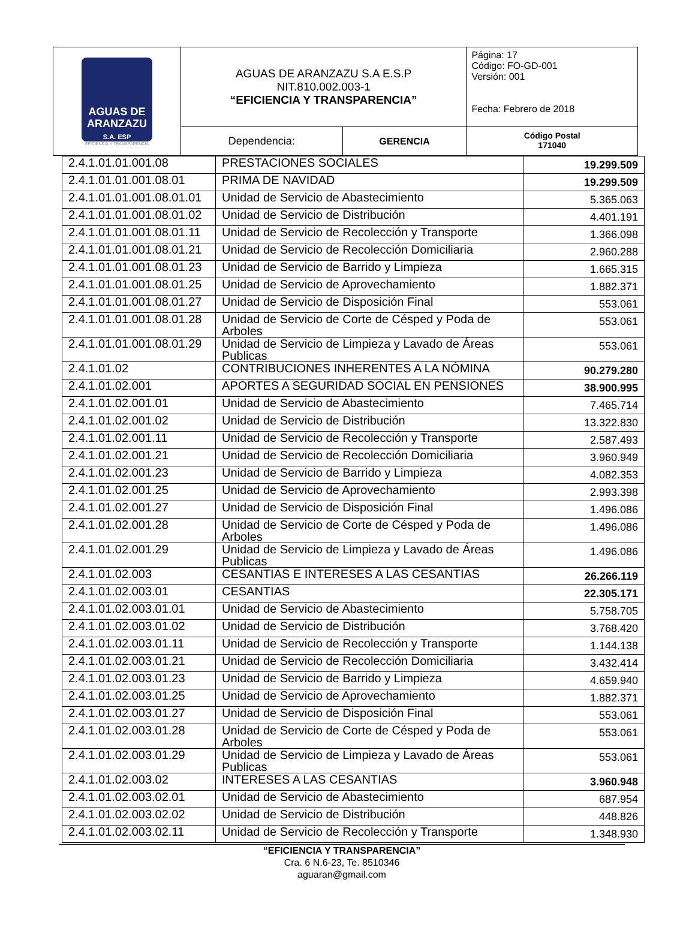| AGUAS DE ARANZAZU S.A. ESP EFICIENCIA Y TRANSPARENCIA | AGUAS DE ARANZAZU S.A E.S.P NIT.810.002.003-1 “EFICIENCIA Y TRANSPARENCIA” | | Página: 17 Código: FO-GD-001 Versión: 001 Fecha: Febrero de 2018 |
| | Dependencia: | GERENCIA | Código Postal 171040 |
| 2.4.1.01.01.001.08 | PRESTACIONES SOCIALES | 19.299.509 |
| 2.4.1.01.01.001.08.01 | PRIMA DE NAVIDAD | 19.299.509 |
| 2.4.1.01.01.001.08.01.01 | Unidad de Servicio de Abastecimiento | 5.365.063 |
| 2.4.1.01.01.001.08.01.02 | Unidad de Servicio de Distribución | 4.401.191 |
| 2.4.1.01.01.001.08.01.11 | Unidad de Servicio de Recolección y Transporte | 1.366.098 |
| 2.4.1.01.01.001.08.01.21 | Unidad de Servicio de Recolección Domiciliaria | 2.960.288 |
| 2.4.1.01.01.001.08.01.23 | Unidad de Servicio de Barrido y Limpieza | 1.665.315 |
| 2.4.1.01.01.001.08.01.25 | Unidad de Servicio de Aprovechamiento | 1.882.371 |
| 2.4.1.01.01.001.08.01.27 | Unidad de Servicio de Disposición Final | 553.061 |
| 2.4.1.01.01.001.08.01.28 | Unidad de Servicio de Corte de Césped y Poda de Arboles | 553.061 |
| 2.4.1.01.01.001.08.01.29 | Unidad de Servicio de Limpieza y Lavado de Áreas Publicas | 553.061 |
| 2.4.1.01.02 | CONTRIBUCIONES INHERENTES A LA NÓMINA | 90.279.280 |
| 2.4.1.01.02.001 | APORTES A SEGURIDAD SOCIAL EN PENSIONES | 38.900.995 |
| 2.4.1.01.02.001.01 | Unidad de Servicio de Abastecimiento | 7.465.714 |
| 2.4.1.01.02.001.02 | Unidad de Servicio de Distribución | 13.322.830 |
| 2.4.1.01.02.001.11 | Unidad de Servicio de Recolección y Transporte | 2.587.493 |
| 2.4.1.01.02.001.21 | Unidad de Servicio de Recolección Domiciliaria | 3.960.949 |
| 2.4.1.01.02.001.23 | Unidad de Servicio de Barrido y Limpieza | 4.082.353 |
| 2.4.1.01.02.001.25 | Unidad de Servicio de Aprovechamiento | 2.993.398 |
| 2.4.1.01.02.001.27 | Unidad de Servicio de Disposición Final | 1.496.086 |
| 2.4.1.01.02.001.28 | Unidad de Servicio de Corte de Césped y Poda de Arboles | 1.496.086 |
| 2.4.1.01.02.001.29 | Unidad de Servicio de Limpieza y Lavado de Áreas Publicas | 1.496.086 |
| 2.4.1.01.02.003 | CESANTIAS E INTERESES A LAS CESANTIAS | 26.266.119 |
| 2.4.1.01.02.003.01 | CESANTIAS | 22.305.171 |
| 2.4.1.01.02.003.01.01 | Unidad de Servicio de Abastecimiento | 5.758.705 |
| 2.4.1.01.02.003.01.02 | Unidad de Servicio de Distribución | 3.768.420 |
| 2.4.1.01.02.003.01.11 | Unidad de Servicio de Recolección y Transporte | 1.144.138 |
| 2.4.1.01.02.003.01.21 | Unidad de Servicio de Recolección Domiciliaria | 3.432.414 |
| 2.4.1.01.02.003.01.23 | Unidad de Servicio de Barrido y Limpieza | 4.659.940 |
| 2.4.1.01.02.003.01.25 | Unidad de Servicio de Aprovechamiento | 1.882.371 |
| 2.4.1.01.02.003.01.27 | Unidad de Servicio de Disposición Final | 553.061 |
| 2.4.1.01.02.003.01.28 | Unidad de Servicio de Corte de Césped y Poda de Arboles | 553.061 |
| 2.4.1.01.02.003.01.29 | Unidad de Servicio de Limpieza y Lavado de Áreas Publicas | 553.061 |
| 2.4.1.01.02.003.02 | INTERESES A LAS CESANTIAS | 3.960.948 |
| 2.4.1.01.02.003.02.01 | Unidad de Servicio de Abastecimiento | 687.954 |
| 2.4.1.01.02.003.02.02 | Unidad de Servicio de Distribución | 448.826 |
| 2.4.1.01.02.003.02.11 | Unidad de Servicio de Recolección y Transporte | 1.348.930 |
“EFICIENCIA Y TRANSPARENCIA”
Cra. 6 N.6-23, Te. 8510346
aguaran@gmail.com